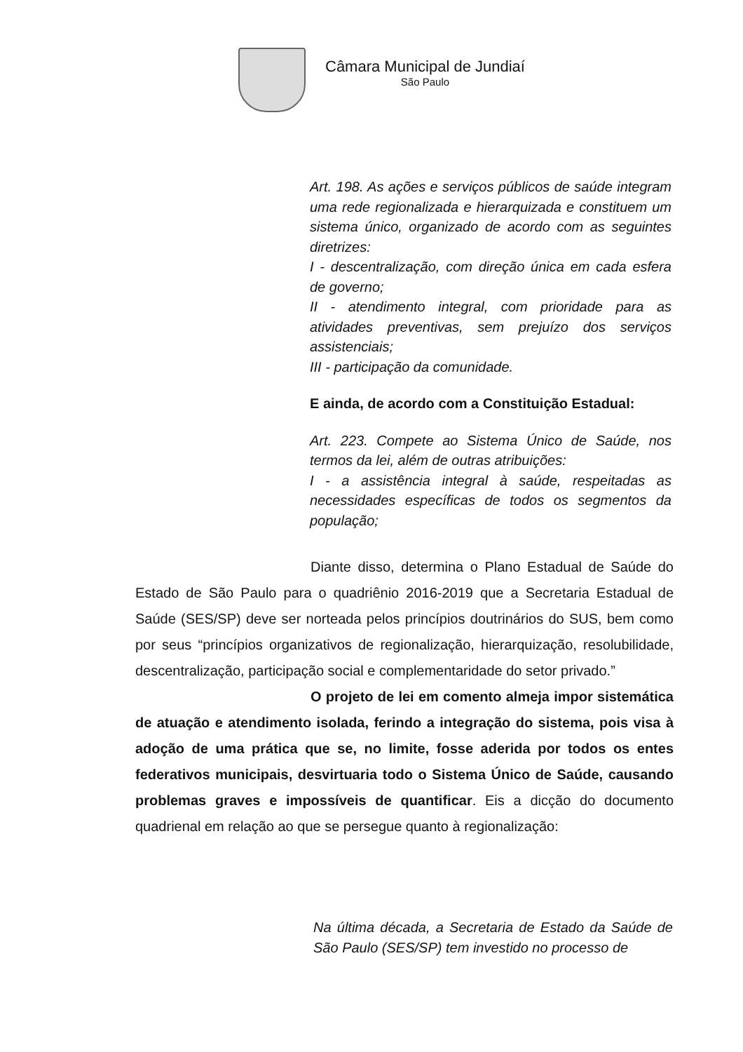Câmara Municipal de Jundiaí
São Paulo
Art. 198. As ações e serviços públicos de saúde integram uma rede regionalizada e hierarquizada e constituem um sistema único, organizado de acordo com as seguintes diretrizes:
I - descentralização, com direção única em cada esfera de governo;
II - atendimento integral, com prioridade para as atividades preventivas, sem prejuízo dos serviços assistenciais;
III - participação da comunidade.
E ainda, de acordo com a Constituição Estadual:
Art. 223. Compete ao Sistema Único de Saúde, nos termos da lei, além de outras atribuições:
I - a assistência integral à saúde, respeitadas as necessidades específicas de todos os segmentos da população;
Diante disso, determina o Plano Estadual de Saúde do Estado de São Paulo para o quadriênio 2016-2019 que a Secretaria Estadual de Saúde (SES/SP) deve ser norteada pelos princípios doutrinários do SUS, bem como por seus “princípios organizativos de regionalização, hierarquização, resolubilidade, descentralização, participação social e complementaridade do setor privado.”
O projeto de lei em comento almeja impor sistemática de atuação e atendimento isolada, ferindo a integração do sistema, pois visa à adoção de uma prática que se, no limite, fosse aderida por todos os entes federativos municipais, desvirtuaria todo o Sistema Único de Saúde, causando problemas graves e impossíveis de quantificar. Eis a dicção do documento quadrienal em relação ao que se persegue quanto à regionalização:
Na última década, a Secretaria de Estado da Saúde de São Paulo (SES/SP) tem investido no processo de